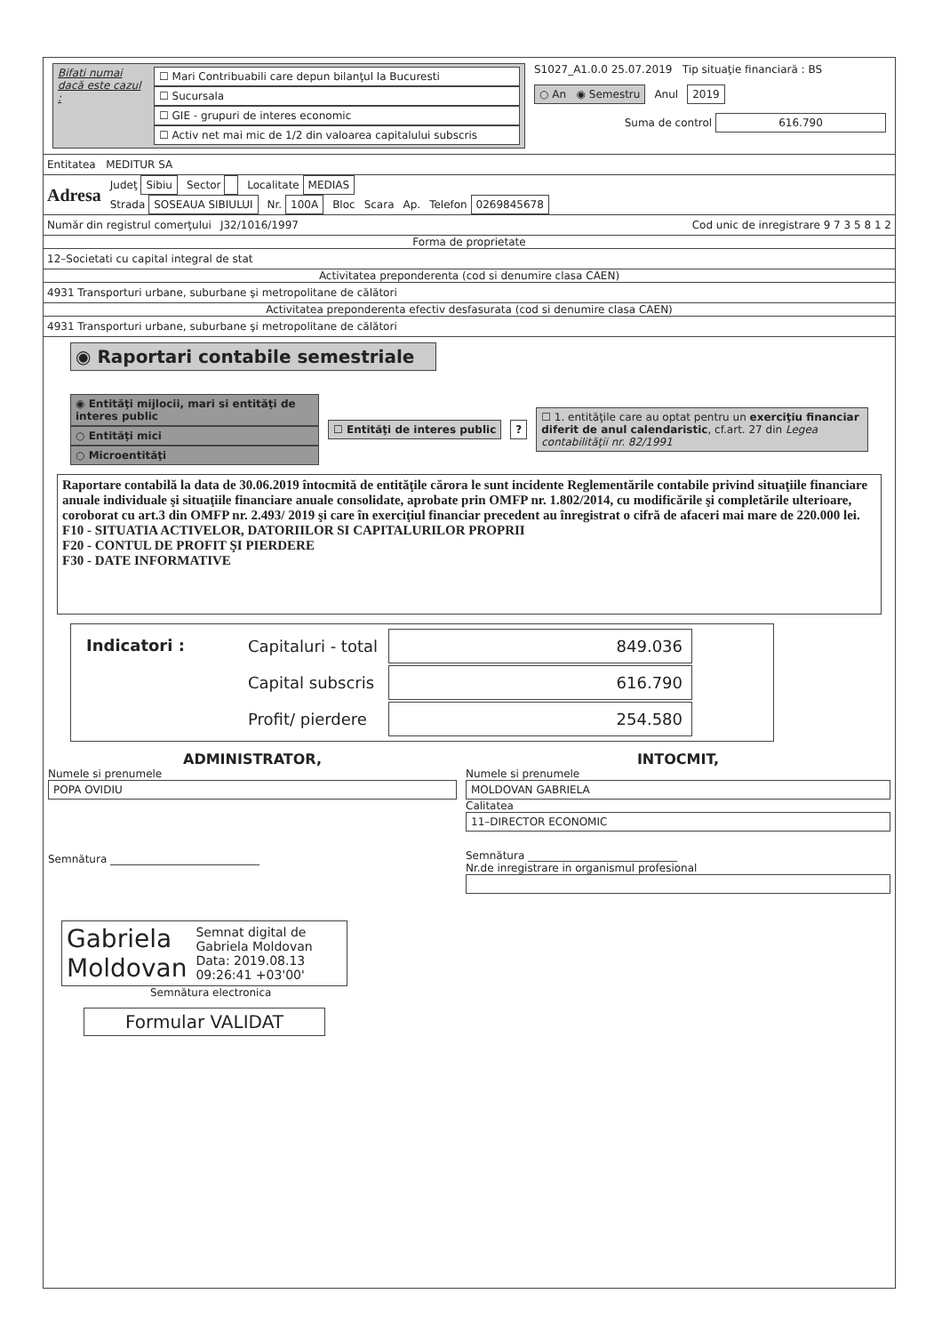Bifati numai dacă este cazul :
☐ Mari Contribuabili care depun bilanţul la Bucuresti
☐ Sucursala
☐ GIE - grupuri de interes economic
☐ Activ net mai mic de 1/2 din valoarea capitalului subscris
S1027_A1.0.0 25.07.2019 Tip situaţie financiară : BS
○ An ◉ Semestru Anul 2019
Suma de control 616.790
Entitatea MEDITUR SA
Adresa
Judeţ Sibiu Sector Localitate MEDIAS
Strada SOSEAUA SIBIULUI Nr. 100A Bloc Scara Ap. Telefon 0269845678
Număr din registrul comerţului J32/1016/1997 Cod unic de inregistrare 9 7 3 5 8 1 2
Forma de proprietate
12–Societati cu capital integral de stat
Activitatea preponderenta (cod si denumire clasa CAEN)
4931 Transporturi urbane, suburbane şi metropolitane de călători
Activitatea preponderenta efectiv desfasurata (cod si denumire clasa CAEN)
4931 Transporturi urbane, suburbane şi metropolitane de călători
◉ Raportari contabile semestriale
◉ Entităţi mijlocii, mari si entităţi de interes public
○ Entităţi mici
○ Microentităţi
☐ Entităţi de interes public ?
☐ 1. entităţile care au optat pentru un exerciţiu financiar diferit de anul calendaristic, cf.art. 27 din Legea contabilităţii nr. 82/1991
Raportare contabilă la data de 30.06.2019 întocmită de entităţile cărora le sunt incidente Reglementările contabile privind situaţiile financiare anuale individuale şi situaţiile financiare anuale consolidate, aprobate prin OMFP nr. 1.802/2014, cu modificările şi completările ulterioare, coroborat cu art.3 din OMFP nr. 2.493/ 2019 şi care în exerciţiul financiar precedent au înregistrat o cifră de afaceri mai mare de 220.000 lei.
F10 - SITUATIA ACTIVELOR, DATORIILOR SI CAPITALURILOR PROPRII
F20 - CONTUL DE PROFIT ŞI PIERDERE
F30 - DATE INFORMATIVE
| Indicatori : | Capitaluri - total | 849.036 |
| | Capital subscris | 616.790 |
| | Profit/ pierdere | 254.580 |
ADMINISTRATOR,
Numele si prenumele
POPA OVIDIU
Semnătura ____________________________
INTOCMIT,
Numele si prenumele
MOLDOVAN GABRIELA
Calitatea
11–DIRECTOR ECONOMIC
Semnătura ____________________________
Nr.de inregistrare in organismul profesional
Gabriela Moldovan Semnat digital de Gabriela Moldovan Data: 2019.08.13 09:26:41 +03'00'
Semnătura electronica
Formular VALIDAT